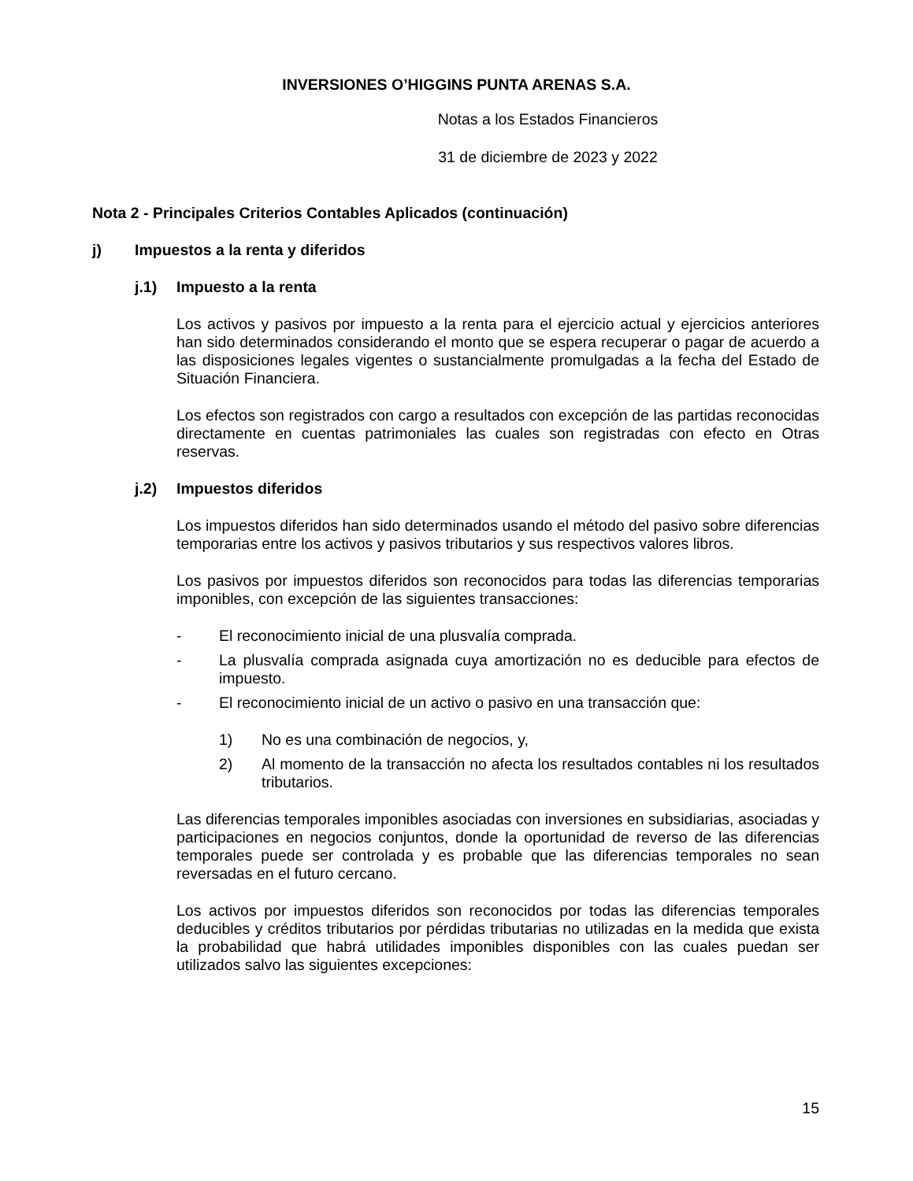INVERSIONES O’HIGGINS PUNTA ARENAS S.A.
Notas a los Estados Financieros
31 de diciembre de 2023 y 2022
Nota 2 - Principales Criterios Contables Aplicados (continuación)
j) Impuestos a la renta y diferidos
j.1) Impuesto a la renta
Los activos y pasivos por impuesto a la renta para el ejercicio actual y ejercicios anteriores han sido determinados considerando el monto que se espera recuperar o pagar de acuerdo a las disposiciones legales vigentes o sustancialmente promulgadas a la fecha del Estado de Situación Financiera.
Los efectos son registrados con cargo a resultados con excepción de las partidas reconocidas directamente en cuentas patrimoniales las cuales son registradas con efecto en Otras reservas.
j.2) Impuestos diferidos
Los impuestos diferidos han sido determinados usando el método del pasivo sobre diferencias temporarias entre los activos y pasivos tributarios y sus respectivos valores libros.
Los pasivos por impuestos diferidos son reconocidos para todas las diferencias temporarias imponibles, con excepción de las siguientes transacciones:
- El reconocimiento inicial de una plusvalía comprada.
- La plusvalía comprada asignada cuya amortización no es deducible para efectos de impuesto.
- El reconocimiento inicial de un activo o pasivo en una transacción que:
1) No es una combinación de negocios, y,
2) Al momento de la transacción no afecta los resultados contables ni los resultados tributarios.
Las diferencias temporales imponibles asociadas con inversiones en subsidiarias, asociadas y participaciones en negocios conjuntos, donde la oportunidad de reverso de las diferencias temporales puede ser controlada y es probable que las diferencias temporales no sean reversadas en el futuro cercano.
Los activos por impuestos diferidos son reconocidos por todas las diferencias temporales deducibles y créditos tributarios por pérdidas tributarias no utilizadas en la medida que exista la probabilidad que habrá utilidades imponibles disponibles con las cuales puedan ser utilizados salvo las siguientes excepciones:
15